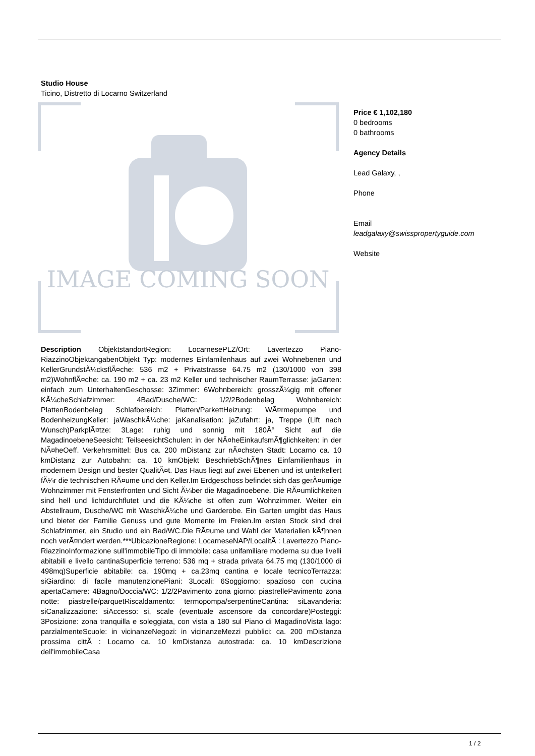Studio House
Ticino, Distretto di Locarno Switzerland
IMAGE COMING SOON
Price € 1,102,180
0 bedrooms
0 bathrooms
Agency Details
Lead Galaxy, ,
Phone
Email
leadgalaxy@swisspropertyguide.com
Website
Description ObjektstandortRegion: LocarnesePLZ/Ort: Lavertezzo Piano-RiazzinoObjektangabenObjekt Typ: modernes Einfamilenhaus auf zwei Wohnebenen und KellerGrundstÃ¼cksflÃ¤che: 536 m2 + Privatstrasse 64.75 m2 (130/1000 von 398 m2)WohnflÃ¤che: ca. 190 m2 + ca. 23 m2 Keller und technischer RaumTerrasse: jaGarten: einfach zum UnterhaltenGeschosse: 3Zimmer: 6Wohnbereich: grosszÃ¼gig mit offener KÃ¼cheSchlafzimmer: 4Bad/Dusche/WC: 1/2/2Bodenbelag Wohnbereich: PlattenBodenbelag Schlafbereich: Platten/ParkettHeizung: WÃ¤rmepumpe und BodenheizungKeller: jaWaschkÃ¼che: jaKanalisation: jaZufahrt: ja, Treppe (Lift nach Wunsch)ParkplÃ¤tze: 3Lage: ruhig und sonnig mit 180Â° Sicht auf die MagadinoebeneSeesicht: TeilseesichtSchulen: in der NÃ¤heEinkaufsmÃ¶glichkeiten: in der NÃ¤heOeff. Verkehrsmittel: Bus ca. 200 mDistanz zur nÃ¤chsten Stadt: Locarno ca. 10 kmDistanz zur Autobahn: ca. 10 kmObjekt BeschriebSchÃ¶nes Einfamilienhaus in modernem Design und bester QualitÃ¤t. Das Haus liegt auf zwei Ebenen und ist unterkellert fÃ¼r die technischen RÃ¤ume und den Keller.Im Erdgeschoss befindet sich das gerÃ¤umige Wohnzimmer mit Fensterfronten und Sicht Ã¼ber die Magadinoebene. Die RÃ¤umlichkeiten sind hell und lichtdurchflutet und die KÃ¼che ist offen zum Wohnzimmer. Weiter ein Abstellraum, Dusche/WC mit WaschkÃ¼che und Garderobe. Ein Garten umgibt das Haus und bietet der Familie Genuss und gute Momente im Freien.Im ersten Stock sind drei Schlafzimmer, ein Studio und ein Bad/WC.Die RÃ¤ume und Wahl der Materialien kÃ¶nnen noch verÃ¤ndert werden.***UbicazioneRegione: LocarneseNAP/LocalitÃ : Lavertezzo Piano-RiazzinoInformazione sull'immobileTipo di immobile: casa unifamiliare moderna su due livelli abitabili e livello cantinaSuperficie terreno: 536 mq + strada privata 64.75 mq (130/1000 di 498mq)Superficie abitabile: ca. 190mq + ca.23mq cantina e locale tecnicoTerrazza: siGiardino: di facile manutenzionePiani: 3Locali: 6Soggiorno: spazioso con cucina apertaCamere: 4Bagno/Doccia/WC: 1/2/2Pavimento zona giorno: piastrellePavimento zona notte: piastrelle/parquetRiscaldamento: termopompa/serpentineCantina: siLavanderia: siCanalizzazione: siAccesso: si, scale (eventuale ascensore da concordare)Posteggi: 3Posizione: zona tranquilla e soleggiata, con vista a 180 sul Piano di MagadinoVista lago: parzialmenteScuole: in vicinanzeNegozi: in vicinanzeMezzi pubblici: ca. 200 mDistanza prossima cittÃ : Locarno ca. 10 kmDistanza autostrada: ca. 10 kmDescrizione dell'immobileCasa
1 / 2